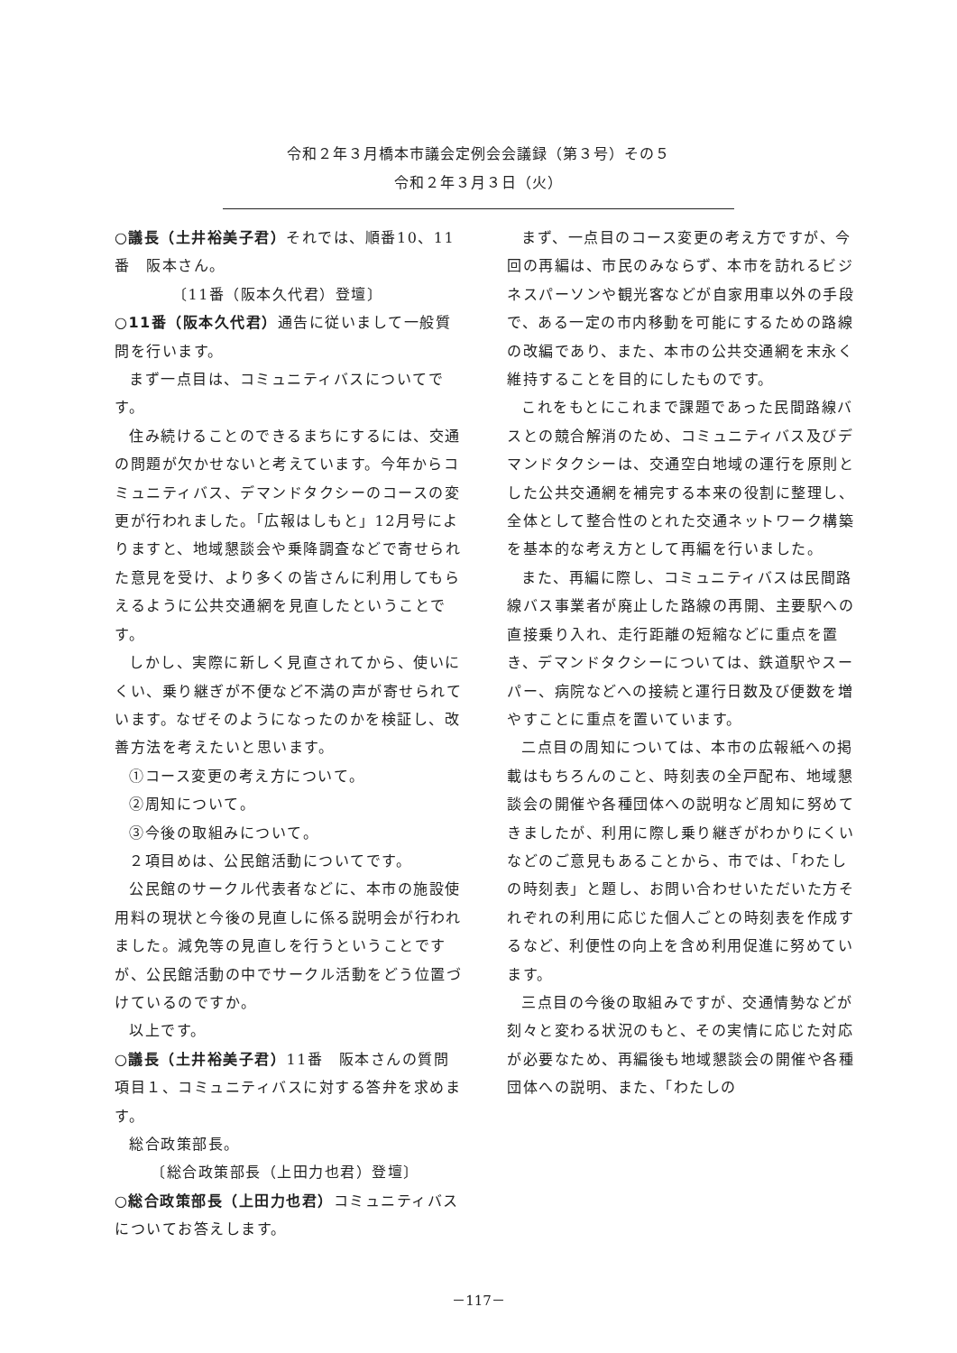令和２年３月橋本市議会定例会会議録（第３号）その５
令和２年３月３日（火）
○議長（土井裕美子君）それでは、順番10、11番　阪本さん。
〔11番（阪本久代君）登壇〕
○11番（阪本久代君）通告に従いまして一般質問を行います。
まず一点目は、コミュニティバスについてです。
住み続けることのできるまちにするには、交通の問題が欠かせないと考えています。今年からコミュニティバス、デマンドタクシーのコースの変更が行われました。「広報はしもと」12月号によりますと、地域懇談会や乗降調査などで寄せられた意見を受け、より多くの皆さんに利用してもらえるように公共交通網を見直したということです。
しかし、実際に新しく見直されてから、使いにくい、乗り継ぎが不便など不満の声が寄せられています。なぜそのようになったのかを検証し、改善方法を考えたいと思います。
①コース変更の考え方について。
②周知について。
③今後の取組みについて。
２項目めは、公民館活動についてです。
公民館のサークル代表者などに、本市の施設使用料の現状と今後の見直しに係る説明会が行われました。減免等の見直しを行うということですが、公民館活動の中でサークル活動をどう位置づけているのですか。
以上です。
○議長（土井裕美子君）11番　阪本さんの質問項目１、コミュニティバスに対する答弁を求めます。
総合政策部長。
〔総合政策部長（上田力也君）登壇〕
○総合政策部長（上田力也君）コミュニティバスについてお答えします。
まず、一点目のコース変更の考え方ですが、今回の再編は、市民のみならず、本市を訪れるビジネスパーソンや観光客などが自家用車以外の手段で、ある一定の市内移動を可能にするための路線の改編であり、また、本市の公共交通網を末永く維持することを目的にしたものです。
これをもとにこれまで課題であった民間路線バスとの競合解消のため、コミュニティバス及びデマンドタクシーは、交通空白地域の運行を原則とした公共交通網を補完する本来の役割に整理し、全体として整合性のとれた交通ネットワーク構築を基本的な考え方として再編を行いました。
また、再編に際し、コミュニティバスは民間路線バス事業者が廃止した路線の再開、主要駅への直接乗り入れ、走行距離の短縮などに重点を置き、デマンドタクシーについては、鉄道駅やスーパー、病院などへの接続と運行日数及び便数を増やすことに重点を置いています。
二点目の周知については、本市の広報紙への掲載はもちろんのこと、時刻表の全戸配布、地域懇談会の開催や各種団体への説明など周知に努めてきましたが、利用に際し乗り継ぎがわかりにくいなどのご意見もあることから、市では、「わたしの時刻表」と題し、お問い合わせいただいた方それぞれの利用に応じた個人ごとの時刻表を作成するなど、利便性の向上を含め利用促進に努めています。
三点目の今後の取組みですが、交通情勢などが刻々と変わる状況のもと、その実情に応じた対応が必要なため、再編後も地域懇談会の開催や各種団体への説明、また、「わたしの
－117－